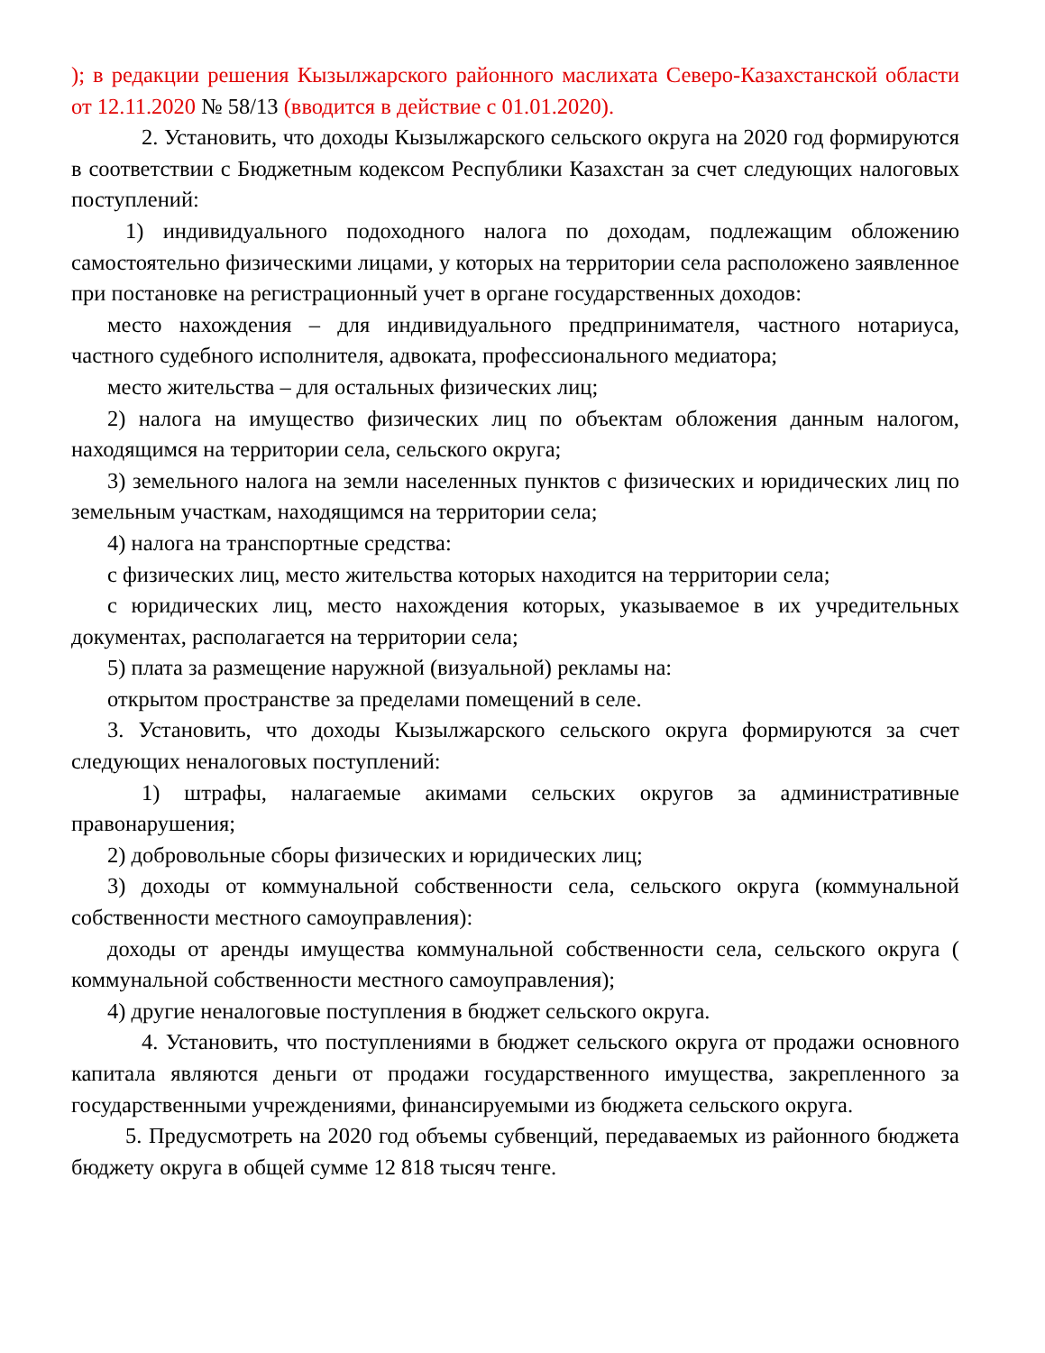); в редакции решения Кызылжарского районного маслихата Северо-Казахстанской области от 12.11.2020 № 58/13 (вводится в действие с 01.01.2020).
2. Установить, что доходы Кызылжарского сельского округа на 2020 год формируются в соответствии с Бюджетным кодексом Республики Казахстан за счет следующих налоговых поступлений:
1) индивидуального подоходного налога по доходам, подлежащим обложению самостоятельно физическими лицами, у которых на территории села расположено заявленное при постановке на регистрационный учет в органе государственных доходов:
место нахождения – для индивидуального предпринимателя, частного нотариуса, частного судебного исполнителя, адвоката, профессионального медиатора;
место жительства – для остальных физических лиц;
2) налога на имущество физических лиц по объектам обложения данным налогом, находящимся на территории села, сельского округа;
3) земельного налога на земли населенных пунктов с физических и юридических лиц по земельным участкам, находящимся на территории села;
4) налога на транспортные средства:
с физических лиц, место жительства которых находится на территории села;
с юридических лиц, место нахождения которых, указываемое в их учредительных документах, располагается на территории села;
5) плата за размещение наружной (визуальной) рекламы на:
открытом пространстве за пределами помещений в селе.
3. Установить, что доходы Кызылжарского сельского округа формируются за счет следующих неналоговых поступлений:
1) штрафы, налагаемые акимами сельских округов за административные правонарушения;
2) добровольные сборы физических и юридических лиц;
3) доходы от коммунальной собственности села, сельского округа (коммунальной собственности местного самоуправления):
доходы от аренды имущества коммунальной собственности села, сельского округа ( коммунальной собственности местного самоуправления);
4) другие неналоговые поступления в бюджет сельского округа.
4. Установить, что поступлениями в бюджет сельского округа от продажи основного капитала являются деньги от продажи государственного имущества, закрепленного за государственными учреждениями, финансируемыми из бюджета сельского округа.
5. Предусмотреть на 2020 год объемы субвенций, передаваемых из районного бюджета бюджету округа в общей сумме 12 818 тысяч тенге.